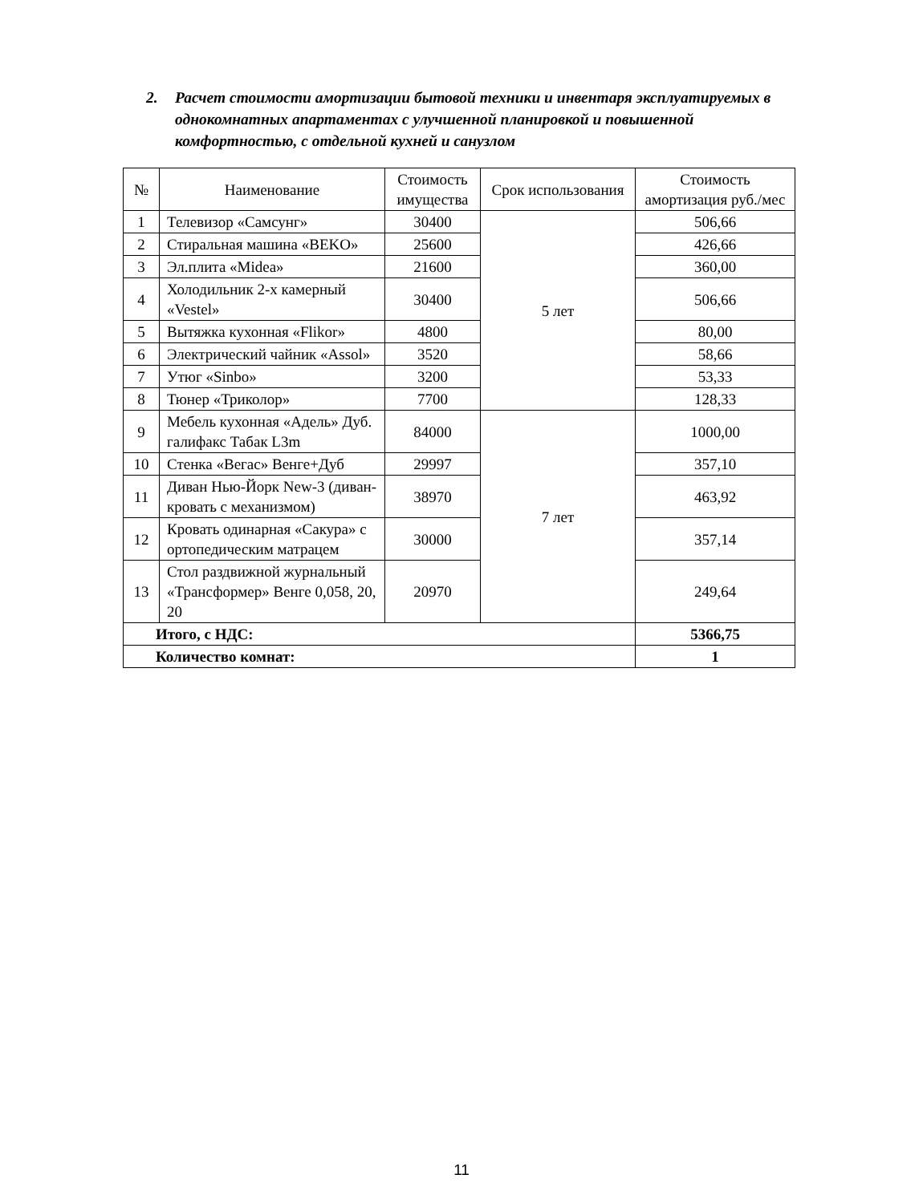2.
Расчет стоимости амортизации бытовой техники и инвентаря эксплуатируемых в однокомнатных апартаментах с улучшенной планировкой и повышенной комфортностью, с отдельной кухней и санузлом
| № | Наименование | Стоимость имущества | Срок использования | Стоимость амортизация руб./мес |
| --- | --- | --- | --- | --- |
| 1 | Телевизор «Самсунг» | 30400 | 5 лет | 506,66 |
| 2 | Стиральная машина «BEKO» | 25600 | | 426,66 |
| 3 | Эл.плита «Midea» | 21600 | | 360,00 |
| 4 | Холодильник 2-х камерный «Vestel» | 30400 | | 506,66 |
| 5 | Вытяжка кухонная «Flikor» | 4800 | | 80,00 |
| 6 | Электрический чайник «Assol» | 3520 | | 58,66 |
| 7 | Утюг «Sinbo» | 3200 | | 53,33 |
| 8 | Тюнер «Триколор» | 7700 | | 128,33 |
| 9 | Мебель кухонная «Адель» Дуб. галифакс Табак L3m | 84000 | 7 лет | 1000,00 |
| 10 | Стенка «Вегас» Венге+Дуб | 29997 | | 357,10 |
| 11 | Диван Нью-Йорк New-3 (диван-кровать с механизмом) | 38970 | | 463,92 |
| 12 | Кровать одинарная «Сакура» с ортопедическим матрацем | 30000 | | 357,14 |
| 13 | Стол раздвижной журнальный «Трансформер» Венге 0,058, 20, 20 | 20970 | | 249,64 |
| Итого, с НДС: | | | | 5366,75 |
| Количество комнат: | | | | 1 |
11